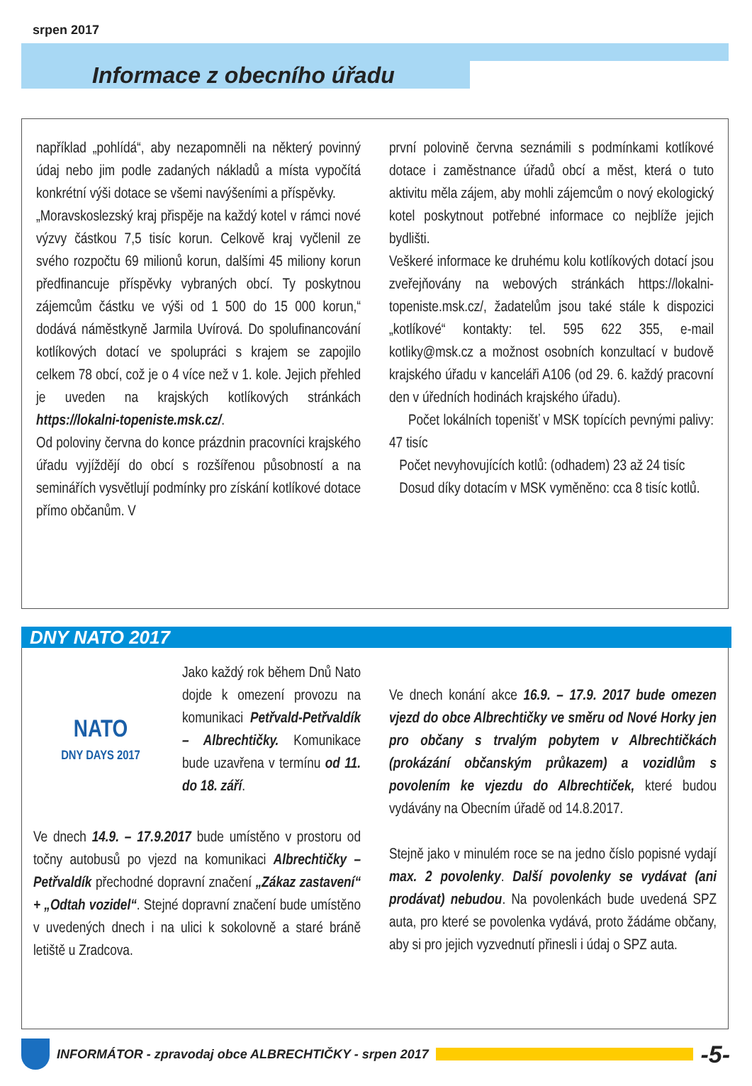srpen 2017
Informace z obecního úřadu
například „pohlídá“, aby nezapomněli na některý povinný údaj nebo jim podle zadaných nákladů a místa vypočítá konkrétní výši dotace se všemi navýšeními a příspěvky.
„Moravskoslezský kraj přispěje na každý kotel v rámci nové výzvy částkou 7,5 tisíc korun. Celkově kraj vyčlenil ze svého rozpočtu 69 milionů korun, dalšími 45 miliony korun předfinancuje příspěvky vybraných obcí. Ty poskytnou zájemcům částku ve výši od 1 500 do 15 000 korun,“ dodává náměstkyně Jarmila Uvírová. Do spolufinancování kotlíkových dotací ve spolupráci s krajem se zapojilo celkem 78 obcí, což je o 4 více než v 1. kole. Jejich přehled je uveden na krajských kotlíkových stránkách https://lokalni-topeniste.msk.cz/.
Od poloviny června do konce prázdnin pracovníci krajského úřadu vyjíždějí do obcí s rozšířenou působností a na seminářích vysvětlují podmínky pro získání kotlíkové dotace přímo občanům. V
první polovině června seznámili s podmínkami kotlíkové dotace i zaměstnance úřadů obcí a měst, která o tuto aktivitu měla zájem, aby mohli zájemcům o nový ekologický kotel poskytnout potřebné informace co nejblíže jejich bydlišti.
Veškeré informace ke druhému kolu kotlíkových dotací jsou zveřejňovány na webových stránkách https://lokalni-topeniste.msk.cz/, žadatelům jsou také stále k dispozici „kotlíkové“ kontakty: tel. 595 622 355, e-mail kotliky@msk.cz a možnost osobních konzultací v budově krajského úřadu v kanceláři A106 (od 29. 6. každý pracovní den v úředních hodinách krajského úřadu).
Počet lokálních topenišť v MSK topících pevnými palivy: 47 tisíc
Počet nevyhovujících kotlů: (odhadem) 23 až 24 tisíc
Dosud díky dotacím v MSK vyměněno: cca 8 tisíc kotlů.
DNY NATO 2017
NATO
DNY DAYS 2017
Jako každý rok během Dnů Nato dojde k omezení provozu na komunikaci Petřvald-Petřvaldík – Albrechtičky. Komunikace bude uzavřena v termínu od 11. do 18. září.
Ve dnech 14.9. – 17.9.2017 bude umístěno v prostoru od točny autobusů po vjezd na komunikaci Albrechtičky – Petřvaldík přechodné dopravní značení „Zákaz zastavení“ + „Odtah vozidel“. Stejné dopravní značení bude umístěno v uvedených dnech i na ulici k sokolovně a staré bráně letiště u Zradcova.
Ve dnech konání akce 16.9. – 17.9. 2017 bude omezen vjezd do obce Albrechtičky ve směru od Nové Horky jen pro občany s trvalým pobytem v Albrechtičkách (prokázání občanským průkazem) a vozidlům s povolením ke vjezdu do Albrechtiček, které budou vydávány na Obecním úřadě od 14.8.2017.
Stejně jako v minulém roce se na jedno číslo popisné vydají max. 2 povolenky. Další povolenky se vydávat (ani prodávat) nebudou. Na povolenkách bude uvedená SPZ auta, pro které se povolenka vydává, proto žádáme občany, aby si pro jejich vyzvednutí přinesli i údaj o SPZ auta.
INFORMÁTOR - zpravodaj obce ALBRECHTIČKY - srpen 2017 -5-